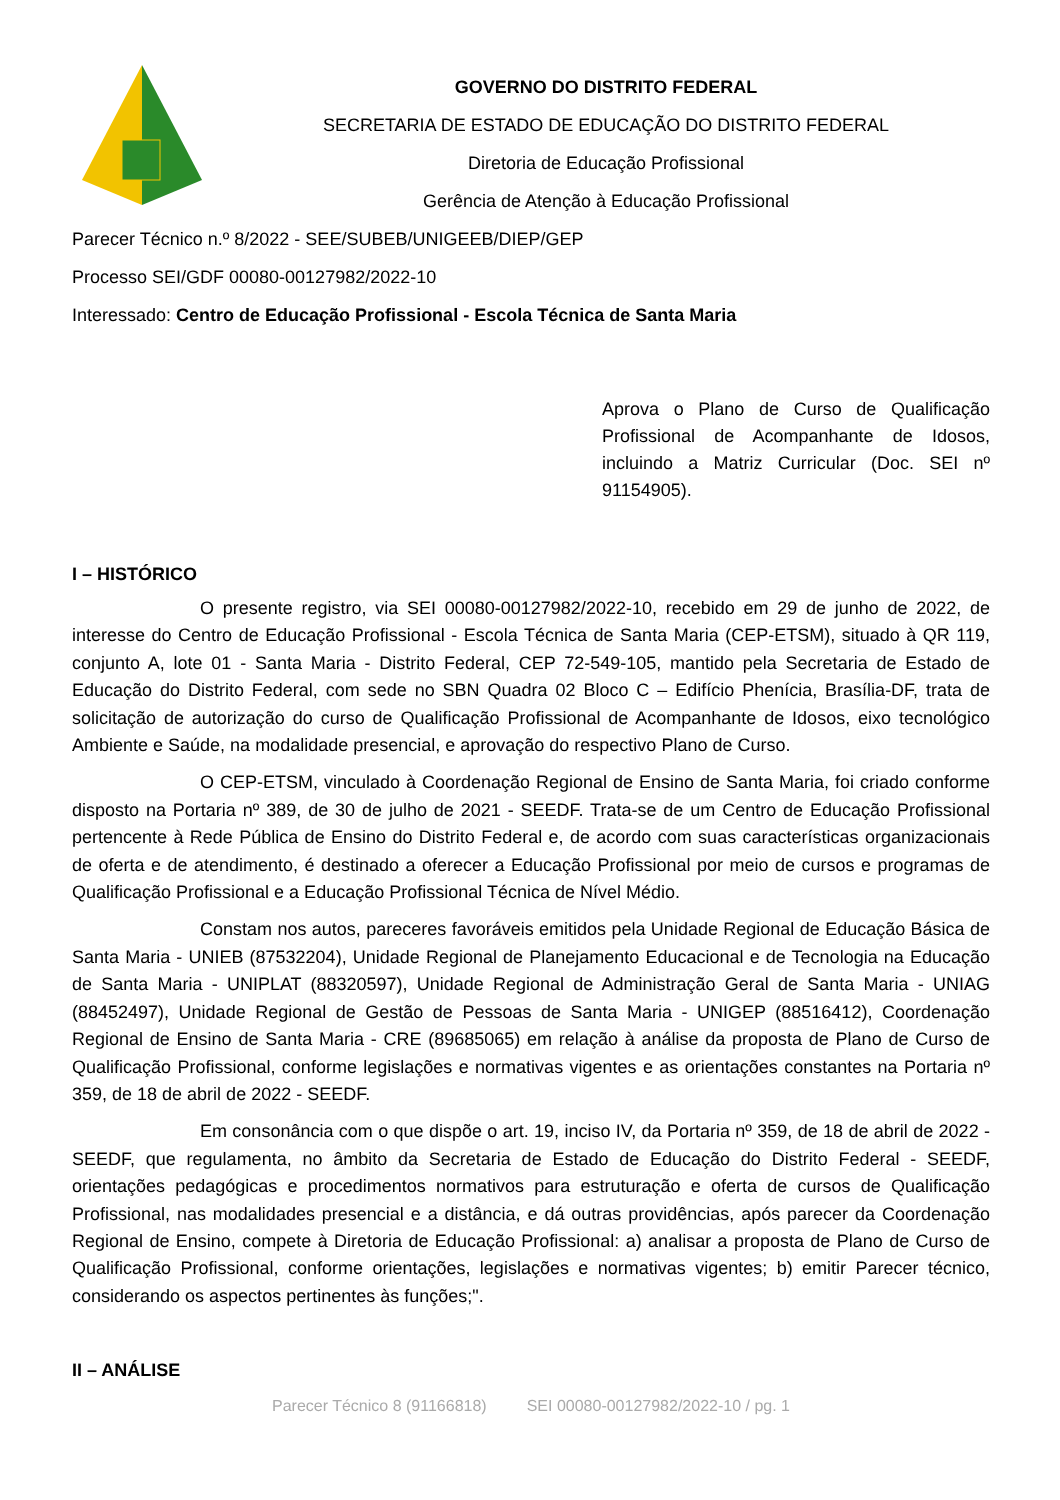GOVERNO DO DISTRITO FEDERAL
SECRETARIA DE ESTADO DE EDUCAÇÃO DO DISTRITO FEDERAL
Diretoria de Educação Profissional
Gerência de Atenção à Educação Profissional
Parecer Técnico n.º 8/2022 - SEE/SUBEB/UNIGEEB/DIEP/GEP
Processo SEI/GDF 00080-00127982/2022-10
Interessado: Centro de Educação Profissional - Escola Técnica de Santa Maria
Aprova o Plano de Curso de Qualificação Profissional de Acompanhante de Idosos, incluindo a Matriz Curricular (Doc. SEI nº 91154905).
I – HISTÓRICO
O presente registro, via SEI 00080-00127982/2022-10, recebido em 29 de junho de 2022, de interesse do Centro de Educação Profissional - Escola Técnica de Santa Maria (CEP-ETSM), situado à QR 119, conjunto A, lote 01 - Santa Maria - Distrito Federal, CEP 72-549-105, mantido pela Secretaria de Estado de Educação do Distrito Federal, com sede no SBN Quadra 02 Bloco C – Edifício Phenícia, Brasília-DF, trata de solicitação de autorização do curso de Qualificação Profissional de Acompanhante de Idosos, eixo tecnológico Ambiente e Saúde, na modalidade presencial, e aprovação do respectivo Plano de Curso.
O CEP-ETSM, vinculado à Coordenação Regional de Ensino de Santa Maria, foi criado conforme disposto na Portaria nº 389, de 30 de julho de 2021 - SEEDF. Trata-se de um Centro de Educação Profissional pertencente à Rede Pública de Ensino do Distrito Federal e, de acordo com suas características organizacionais de oferta e de atendimento, é destinado a oferecer a Educação Profissional por meio de cursos e programas de Qualificação Profissional e a Educação Profissional Técnica de Nível Médio.
Constam nos autos, pareceres favoráveis emitidos pela Unidade Regional de Educação Básica de Santa Maria - UNIEB (87532204), Unidade Regional de Planejamento Educacional e de Tecnologia na Educação de Santa Maria - UNIPLAT (88320597), Unidade Regional de Administração Geral de Santa Maria - UNIAG (88452497), Unidade Regional de Gestão de Pessoas de Santa Maria - UNIGEP (88516412), Coordenação Regional de Ensino de Santa Maria - CRE (89685065) em relação à análise da proposta de Plano de Curso de Qualificação Profissional, conforme legislações e normativas vigentes e as orientações constantes na Portaria nº 359, de 18 de abril de 2022 - SEEDF.
Em consonância com o que dispõe o art. 19, inciso IV, da Portaria nº 359, de 18 de abril de 2022 - SEEDF, que regulamenta, no âmbito da Secretaria de Estado de Educação do Distrito Federal - SEEDF, orientações pedagógicas e procedimentos normativos para estruturação e oferta de cursos de Qualificação Profissional, nas modalidades presencial e a distância, e dá outras providências, após parecer da Coordenação Regional de Ensino, compete à Diretoria de Educação Profissional: a) analisar a proposta de Plano de Curso de Qualificação Profissional, conforme orientações, legislações e normativas vigentes; b) emitir Parecer técnico, considerando os aspectos pertinentes às funções;".
II – ANÁLISE
Parecer Técnico 8 (91166818) SEI 00080-00127982/2022-10 / pg. 1